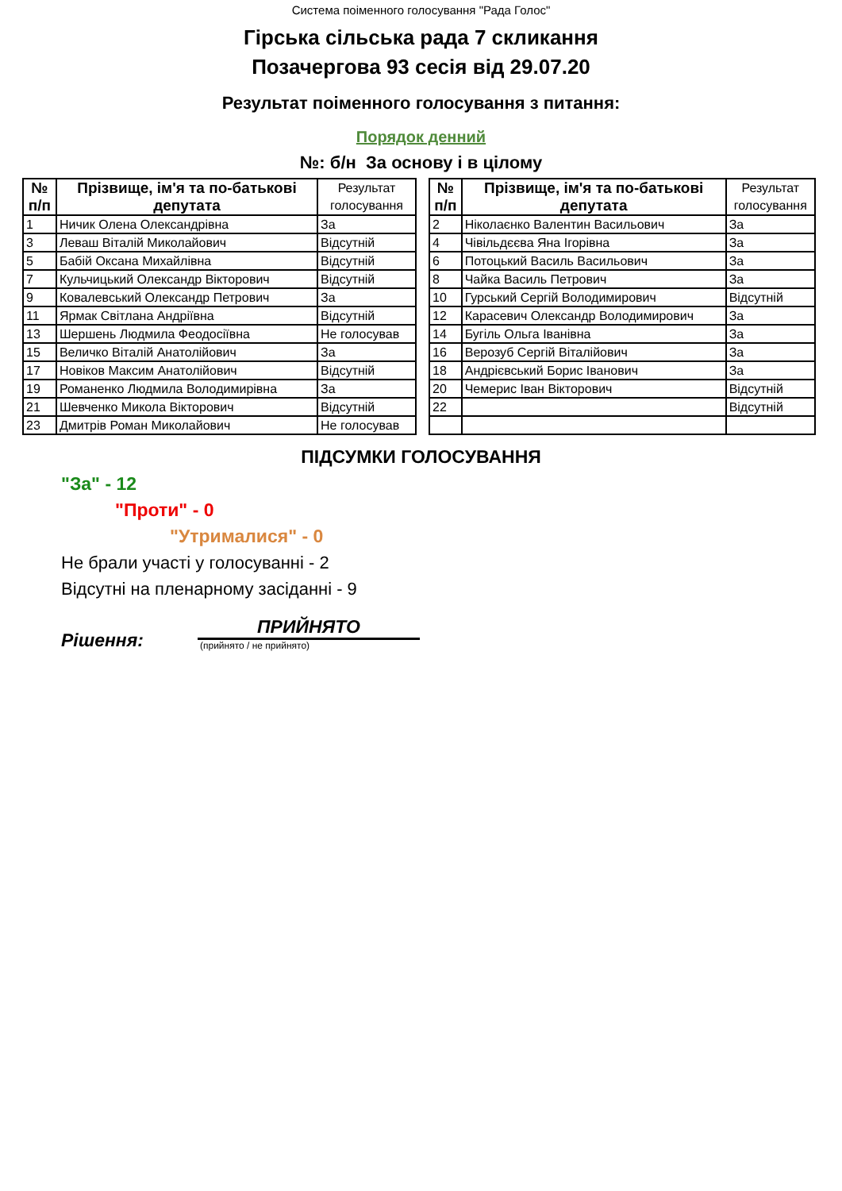Система поіменного голосування "Рада Голос"
Гірська сільська рада 7 скликання
Позачергова 93 сесія від 29.07.20
Результат поіменного голосування з питання:
Порядок денний
№: б/н За основу і в цілому
| № п/п | Прізвище, ім'я та по-батькові депутата | Результат голосування |
| --- | --- | --- |
| 1 | Ничик Олена Олександрівна | За |
| 3 | Леваш Віталій Миколайович | Відсутній |
| 5 | Бабій Оксана Михайлівна | Відсутній |
| 7 | Кульчицький Олександр Вікторович | Відсутній |
| 9 | Ковалевський Олександр Петрович | За |
| 11 | Ярмак Світлана Андріївна | Відсутній |
| 13 | Шершень Людмила Феодосіївна | Не голосував |
| 15 | Величко Віталій Анатолійович | За |
| 17 | Новіков Максим Анатолійович | Відсутній |
| 19 | Романенко Людмила Володимирівна | За |
| 21 | Шевченко Микола Вікторович | Відсутній |
| 23 | Дмитрів Роман Миколайович | Не голосував |
| № п/п | Прізвище, ім'я та по-батькові депутата | Результат голосування |
| --- | --- | --- |
| 2 | Ніколаєнко Валентин Васильович | За |
| 4 | Чівільдєєва Яна Ігорівна | За |
| 6 | Потоцький Василь Васильович | За |
| 8 | Чайка Василь Петрович | За |
| 10 | Гурський Сергій Володимирович | Відсутній |
| 12 | Карасевич Олександр Володимирович | За |
| 14 | Бугіль Ольга Іванівна | За |
| 16 | Верозуб Сергій Віталійович | За |
| 18 | Андрієвський Борис Іванович | За |
| 20 | Чемерис Іван Вікторович | Відсутній |
| 22 | | Відсутній |
ПІДСУМКИ ГОЛОСУВАННЯ
"За" - 12
"Проти" - 0
"Утрималися" - 0
Не брали участі у голосуванні - 2
Відсутні на пленарному засіданні - 9
Рішення:
ПРИЙНЯТО
(прийнято / не прийнято)